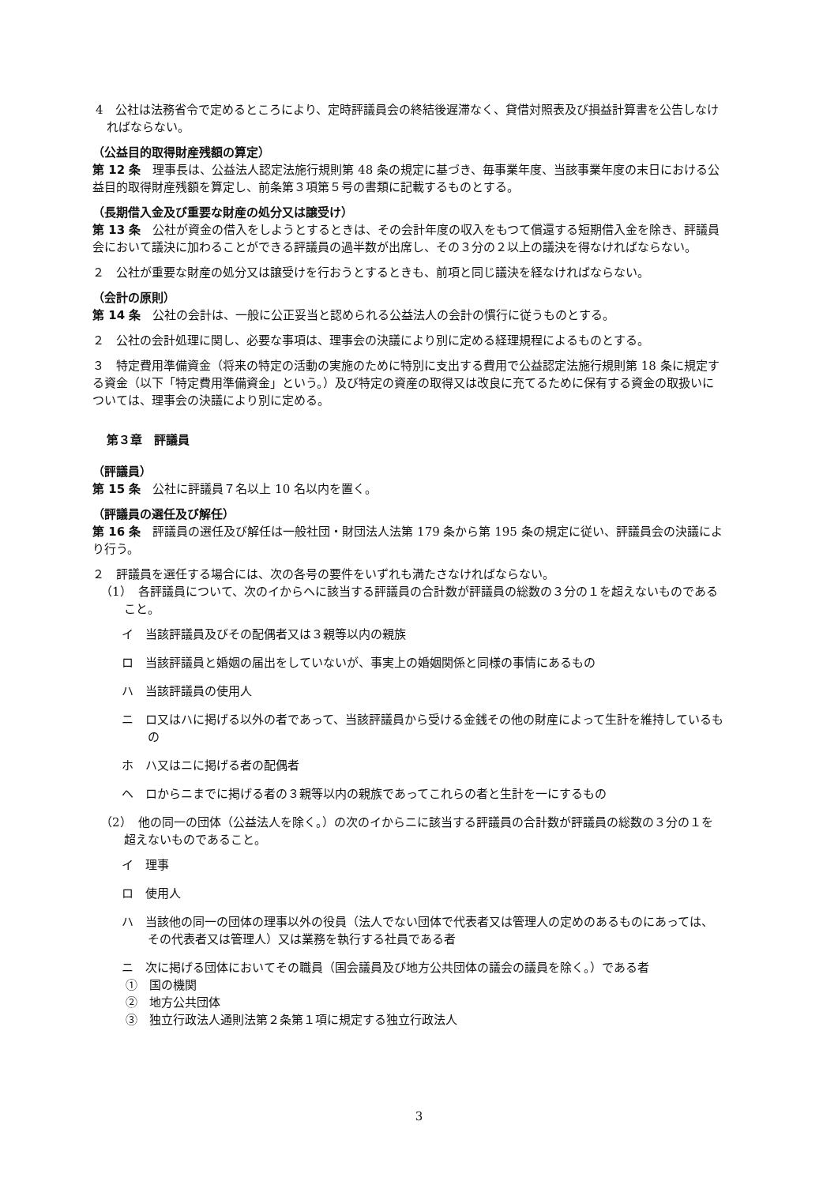4　公社は法務省令で定めるところにより、定時評議員会の終結後遅滞なく、貸借対照表及び損益計算書を公告しなければならない。
（公益目的取得財産残額の算定）
第 12 条　理事長は、公益法人認定法施行規則第 48 条の規定に基づき、毎事業年度、当該事業年度の末日における公益目的取得財産残額を算定し、前条第３項第５号の書類に記載するものとする。
（長期借入金及び重要な財産の処分又は譲受け）
第 13 条　公社が資金の借入をしようとするときは、その会計年度の収入をもつて償還する短期借入金を除き、評議員会において議決に加わることができる評議員の過半数が出席し、その３分の２以上の議決を得なければならない。
２　公社が重要な財産の処分又は譲受けを行おうとするときも、前項と同じ議決を経なければならない。
（会計の原則）
第 14 条　公社の会計は、一般に公正妥当と認められる公益法人の会計の慣行に従うものとする。
２　公社の会計処理に関し、必要な事項は、理事会の決議により別に定める経理規程によるものとする。
３　特定費用準備資金（将来の特定の活動の実施のために特別に支出する費用で公益認定法施行規則第 18 条に規定する資金（以下「特定費用準備資金」という。）及び特定の資産の取得又は改良に充てるために保有する資金の取扱いについては、理事会の決議により別に定める。
第３章　評議員
（評議員）
第 15 条　公社に評議員７名以上 10 名以内を置く。
（評議員の選任及び解任）
第 16 条　評議員の選任及び解任は一般社団・財団法人法第 179 条から第 195 条の規定に従い、評議員会の決議により行う。
２　評議員を選任する場合には、次の各号の要件をいずれも満たさなければならない。
（1）　各評議員について、次のイからヘに該当する評議員の合計数が評議員の総数の３分の１を超えないものであること。
イ　当該評議員及びその配偶者又は３親等以内の親族
ロ　当該評議員と婚姻の届出をしていないが、事実上の婚姻関係と同様の事情にあるもの
ハ　当該評議員の使用人
ニ　ロ又はハに掲げる以外の者であって、当該評議員から受ける金銭その他の財産によって生計を維持しているもの
ホ　ハ又はニに掲げる者の配偶者
ヘ　ロからニまでに掲げる者の３親等以内の親族であってこれらの者と生計を一にするもの
（2）　他の同一の団体（公益法人を除く。）の次のイからニに該当する評議員の合計数が評議員の総数の３分の１を超えないものであること。
イ　理事
ロ　使用人
ハ　当該他の同一の団体の理事以外の役員（法人でない団体で代表者又は管理人の定めのあるものにあっては、その代表者又は管理人）又は業務を執行する社員である者
ニ　次に掲げる団体においてその職員（国会議員及び地方公共団体の議会の議員を除く。）である者
①　国の機関
②　地方公共団体
③　独立行政法人通則法第２条第１項に規定する独立行政法人
3